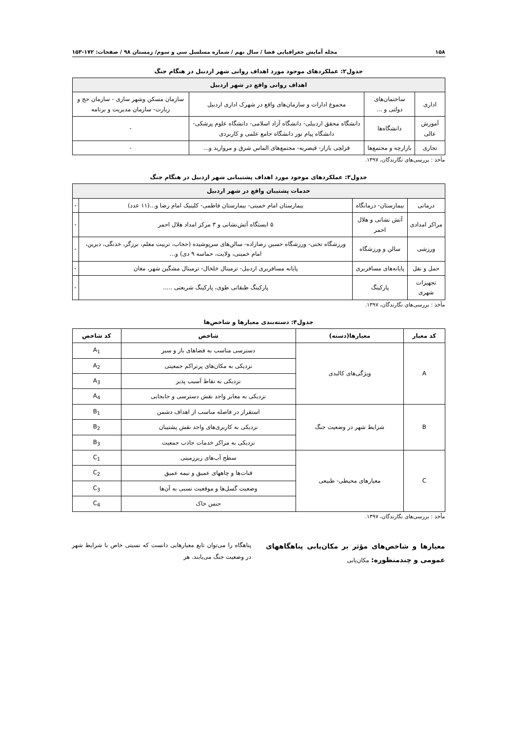۱۵۸ مجله آمایش جغرافیایی فضا / سال نهم / شماره مسلسل سی و سوم/ زمستان ۹۸ / صفحات: ۱۷۲-۱۵۳
جدول۲: عملکردهای موجود مورد اهداف روانی شهر اردبیل در هنگام جنگ
| اهداف روانی واقع در شهر اردبیل | | | |
| --- | --- | --- | --- |
| اداری | ساختمان‌های دولتی و ... | مجموع ادارات و سازمان‌های واقع در شهرک اداری اردبیل | سازمان مسکن وشهر سازی - سازمان حج و زیارت- سازمان مدیریت و برنامه |
| آموزش عالی | دانشگاه‌ها | دانشگاه محقق اردبیلی- دانشگاه آزاد اسلامی- دانشگاه علوم پزشکی- دانشگاه پیام نور دانشگاه جامع علمی و کاربردی | - |
| تجاری | بازارچه و مجتمع‌ها | قزلچی بازار- قیصریه- مجتمع‌های الماس شرق و مروارید و... | - |
مأخذ : بررسی‌های نگارندگان، ۱۳۹۷.
جدول۳: عملکردهای موجود مورد اهداف پشتیبانی شهر اردبیل در هنگام جنگ
| خدمات پشتیبان واقع در شهر اردبیل | | | |
| --- | --- | --- | --- |
| درمانی | بیمارستان- درمانگاه | بیمارستان امام خمینی- بیمارستان فاطمی- کلینیک امام رضا و...(۱۱ عدد) | - |
| مراکز امدادی | آتش نشانی و هلال احمر | ۵ ایستگاه آتش‌نشانی و ۳ مرکز امداد هلال احمر | - |
| ورزشی | سالن و ورزشگاه | ورزشگاه تختی- ورزشگاه حسین رضازاده- سالن‌های سرپوشیده (حجاب، تربیت معلم، برزگر، خدنگی، دیرین، امام خمینی، ولایت، حماسه ۹ دی) و... | - |
| حمل و نقل | پایانه‌های مسافربری | پایانه مسافربری اردبیل- ترمینال خلخال- ترمینال مشگین شهر، مغان | - |
| تجهیزات شهری | پارکینگ | پارکینگ طبقاتی طوی، پارکینگ شریعتی ..... | - |
مأخذ : بررسی‌های نگارندگان، ۱۳۹۷.
جدول۴: دسته‌بندی معیارها و شاخص‌ها
| کد معیار | معیارها(دسته) | شاخص | کد شاخص |
| --- | --- | --- | --- |
| A | ویژگی‌های کالبدی | دسترسی مناسب به فضاهای باز و سبز | A<sub>1</sub> |
| | | نزدیکی به مکان‌های پرتراکم جمعیتی | A<sub>2</sub> |
| | | نزدیکی به نقاط آسیب پذیر | A<sub>3</sub> |
| | | نزدیکی به معابر واجد نقش دسترسی و جابجایی | A<sub>4</sub> |
| B | شرایط شهر در وضعیت جنگ | استقرار در فاصله مناسب از اهداف دشمن | B<sub>1</sub> |
| | | نزدیکی به کاربری‌های واجد نقش پشتیبان | B<sub>2</sub> |
| | | نزدیکی به مراکز خدمات جاذب جمعیت | B<sub>3</sub> |
| C | معیارهای محیطی- طبیعی | سطح آب‌های زیرزمینی | C<sub>1</sub> |
| | | قنات‌ها و چاههای عمیق و نیمه عمیق | C<sub>2</sub> |
| | | وضعیت گسل‌ها و موقعیت نسبی به آن‌ها | C<sub>3</sub> |
| | | جنس خاک | C<sub>4</sub> |
مأخذ : بررسی‌های نگارندگان، ۱۳۹۷.
معیارها و شاخص‌های مؤثر بر مکان‌یابی پناهگاههای عمومی و چندمنظوره: مکان‌یابی
پناهگاه را می‌توان تابع معیارهایی دانست که نسبتی خاص با شرایط شهر در وضعیت جنگ می‌یابند. هر